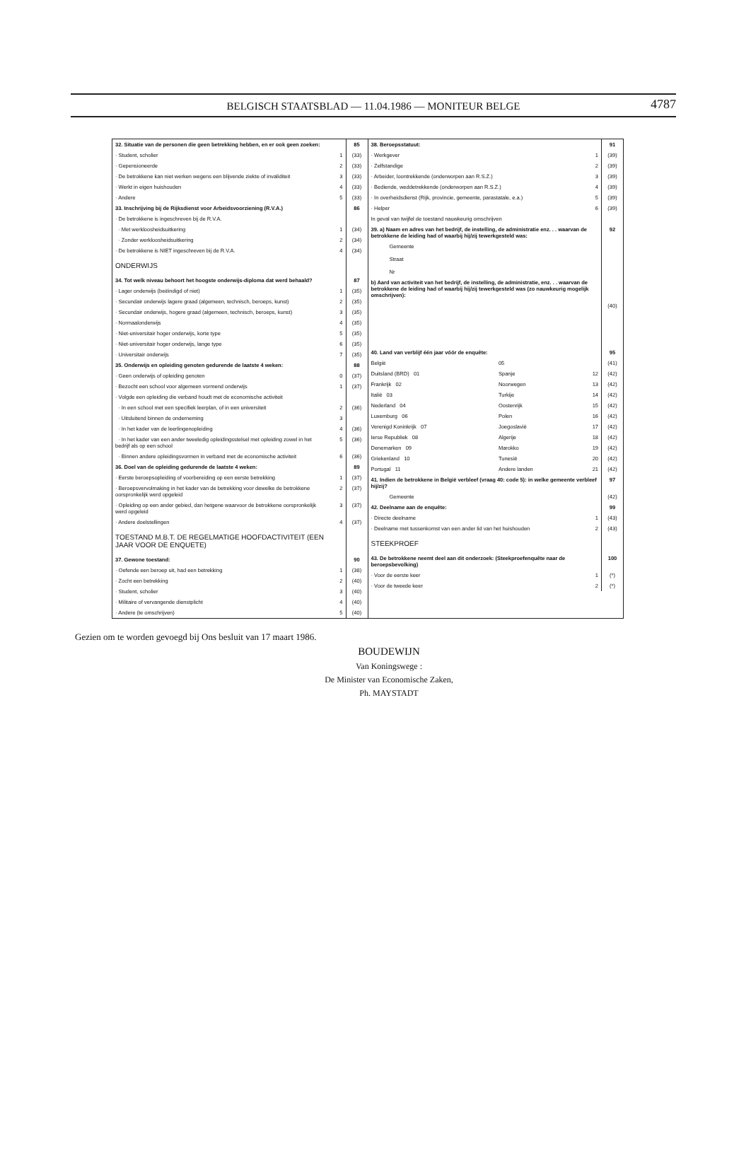BELGISCH STAATSBLAD — 11.04.1986 — MONITEUR BELGE
4787
| 32. Situatie van de personen die geen betrekking hebben, en er ook geen zoeken: | | 85 |
| · Student, scholier | 1 | (33) |
| · Gepensioneerde | 2 | (33) |
| · De betrokkene kan niet werken wegens een blijvende ziekte of invaliditeit | 3 | (33) |
| · Werkt in eigen huishouden | 4 | (33) |
| · Andere | 5 | (33) |
| 33. Inschrijving bij de Rijksdienst voor Arbeidsvoorziening (R.V.A.) | | 86 |
| · De betrokkene is ingeschreven bij de R.V.A. | | |
| · Met werkloosheidsuitkering | 1 | (34) |
| · Zonder werkloosheidsuitkering | 2 | (34) |
| · De betrokkene is NIET ingeschreven bij de R.V.A. | 4 | (34) |
| ONDERWIJS | | |
| 34. Tot welk niveau behoort het hoogste onderwijs-diploma dat werd behaald? | | 87 |
| · Lager onderwijs (beëindigd of niet) | 1 | (35) |
| · Secundair onderwijs lagere graad (algemeen, technisch, beroeps, kunst) | 2 | (35) |
| · Secundair onderwijs, hogere graad (algemeen, technisch, beroeps, kunst) | 3 | (35) |
| · Normaalonderwijs | 4 | (35) |
| · Niet-universitair hoger onderwijs, korte type | 5 | (35) |
| · Niet-universitair hoger onderwijs, lange type | 6 | (35) |
| · Universitair onderwijs | 7 | (35) |
| 35. Onderwijs en opleiding genoten gedurende de laatste 4 weken: | | 88 |
| · Geen onderwijs of opleiding genoten | 0 | (37) |
| · Bezocht een school voor algemeen vormend onderwijs | 1 | (37) |
| · Volgde een opleiding die verband houdt met de economische activiteit | | |
| · In een school met een specifiek leerplan, of in een universiteit | 2 | (36) |
| · Uitsluitend binnen de onderneming | 3 | |
| · In het kader van de leerlingenopleiding | 4 | (36) |
| · In het kader van een ander tweeledig opleidingsstelsel met opleiding zowel in het bedrijf als op een school | 5 | (36) |
| · Binnen andere opleidingsvormen in verband met de economische activiteit | 6 | (36) |
| 36. Doel van de opleiding gedurende de laatste 4 weken: | | 89 |
| · Eerste beroepsopleiding of voorbereiding op een eerste betrekking | 1 | (37) |
| · Beroepsvervolmaking in het kader van de betrekking voor dewelke de betrokkene oorspronkelijk werd opgeleid | 2 | (37) |
| · Opleiding op een ander gebied, dan hetgene waarvoor de betrokkene oorspronkelijk werd opgeleid | 3 | (37) |
| · Andere doelstellingen | 4 | (37) |
| TOESTAND M.B.T. DE REGELMATIGE HOOFDACTIVITEIT (EEN JAAR VOOR DE ENQUETE) | | |
| 37. Gewone toestand: | | 90 |
| · Oefende een beroep uit, had een betrekking | 1 | (38) |
| · Zocht een betrekking | 2 | (40) |
| · Student, scholier | 3 | (40) |
| · Militaire of vervangende dienstplicht | 4 | (40) |
| · Andere (te omschrijven) | 5 | (40) |
| 38. Beroepsstatuut: | | | 91 |
| · Werkgever | | 1 | (39) |
| · Zelfstandige | | 2 | (39) |
| · Arbeider, loontrekkende (onderworpen aan R.S.Z.) | | 3 | (39) |
| · Bediende, weddetrekkende (onderworpen aan R.S.Z.) | | 4 | (39) |
| · In overheidsdienst (Rijk, provincie, gemeente, parastatale, e.a.) | | 5 | (39) |
| · Helper | | 6 | (39) |
| In geval van twijfel de toestand nauwkeurig omschrijven | | | |
| 39. a) Naam en adres van het bedrijf, de instelling, de administratie enz. . . waarvan de betrokkene de leiding had of waarbij hij/zij tewerkgesteld was: | | | 92 |
| Gemeente Straat Nr | | | |
| b) Aard van activiteit van het bedrijf, de instelling, de administratie, enz. . . waarvan de betrokkene de leiding had of waarbij hij/zij tewerkgesteld was (zo nauwkeurig mogelijk omschrijven): | | | |
| | | | (40) |
| 40. Land van verblijf één jaar vóór de enquête: | | | 95 |
| België | 05 | | (41) |
| Duitsland (BRD) 01 | Spanje | 12 | (42) |
| Frankrijk 02 | Noorwegen | 13 | (42) |
| Italië 03 | Turkije | 14 | (42) |
| Nederland 04 | Oostenrijk | 15 | (42) |
| Luxemburg 06 | Polen | 16 | (42) |
| Verenigd Koninkrijk 07 | Joegoslavië | 17 | (42) |
| Ierse Republiek 08 | Algerije | 18 | (42) |
| Denemarken 09 | Marokko | 19 | (42) |
| Griekenland 10 | Tunesië | 20 | (42) |
| Portugal 11 | Andere landen | 21 | (42) |
| 41. Indien de betrokkene in België verbleef (vraag 40: code 5): in welke gemeente verbleef hij/zij? | | | 97 |
| Gemeente | | | (42) |
| 42. Deelname aan de enquête: | | | 99 |
| · Directe deelname | | 1 | (43) |
| · Deelname met tussenkomst van een ander lid van het huishouden | | 2 | (43) |
| STEEKPROEF | | | |
| 43. De betrokkene neemt deel aan dit onderzoek: (Steekproefenquête naar de beroepsbevolking) | | | 100 |
| · Voor de eerste keer | | 1 | (*) |
| · Voor de tweede keer | | 2 | (*) |
Gezien om te worden gevoegd bij Ons besluit van 17 maart 1986.
BOUDEWIJN
Van Koningswege :
De Minister van Economische Zaken,
Ph. MAYSTADT